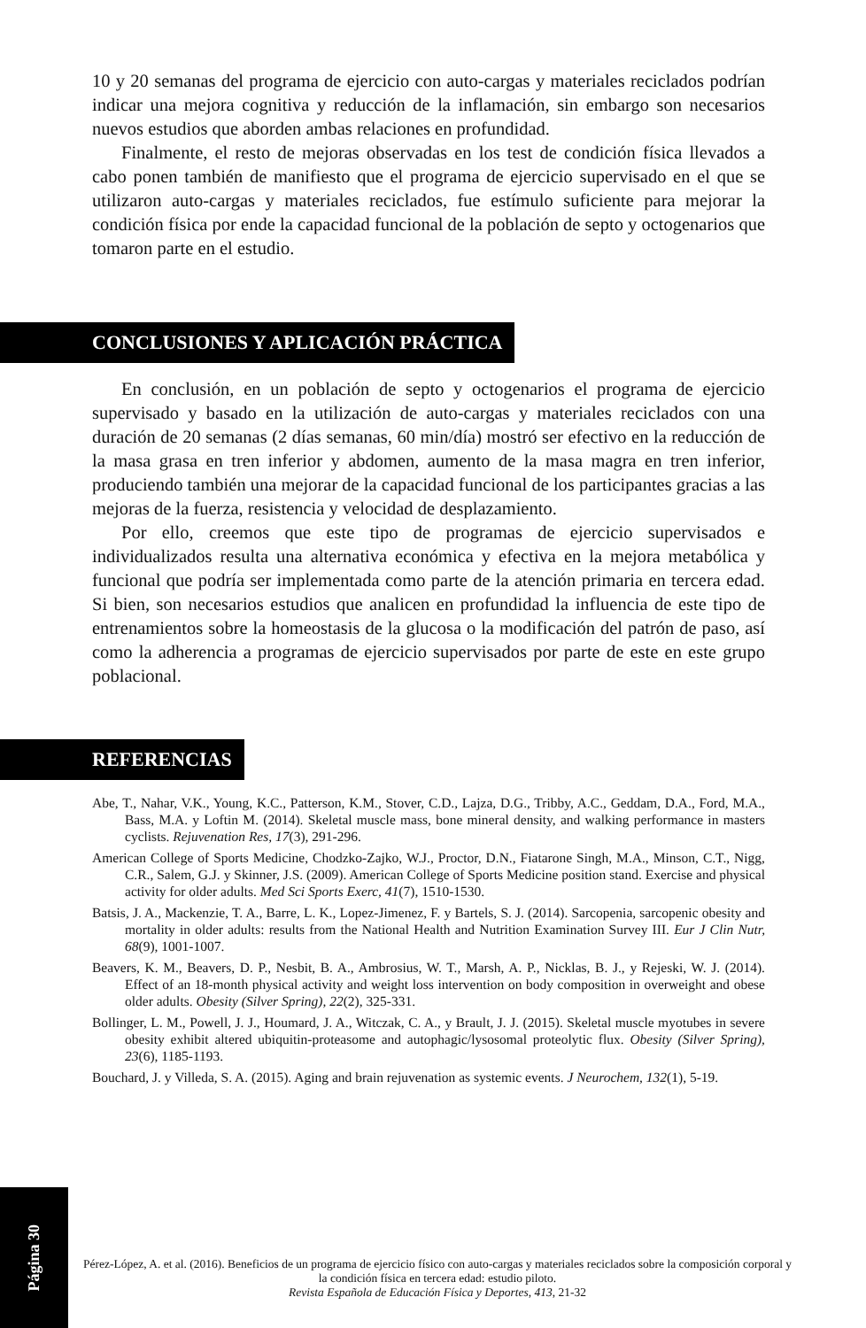10 y 20 semanas del programa de ejercicio con auto-cargas y materiales reciclados podrían indicar una mejora cognitiva y reducción de la inflamación, sin embargo son necesarios nuevos estudios que aborden ambas relaciones en profundidad.
Finalmente, el resto de mejoras observadas en los test de condición física llevados a cabo ponen también de manifiesto que el programa de ejercicio supervisado en el que se utilizaron auto-cargas y materiales reciclados, fue estímulo suficiente para mejorar la condición física por ende la capacidad funcional de la población de septo y octogenarios que tomaron parte en el estudio.
CONCLUSIONES Y APLICACIÓN PRÁCTICA
En conclusión, en un población de septo y octogenarios el programa de ejercicio supervisado y basado en la utilización de auto-cargas y materiales reciclados con una duración de 20 semanas (2 días semanas, 60 min/día) mostró ser efectivo en la reducción de la masa grasa en tren inferior y abdomen, aumento de la masa magra en tren inferior, produciendo también una mejorar de la capacidad funcional de los participantes gracias a las mejoras de la fuerza, resistencia y velocidad de desplazamiento.
Por ello, creemos que este tipo de programas de ejercicio supervisados e individualizados resulta una alternativa económica y efectiva en la mejora metabólica y funcional que podría ser implementada como parte de la atención primaria en tercera edad. Si bien, son necesarios estudios que analicen en profundidad la influencia de este tipo de entrenamientos sobre la homeostasis de la glucosa o la modificación del patrón de paso, así como la adherencia a programas de ejercicio supervisados por parte de este en este grupo poblacional.
REFERENCIAS
Abe, T., Nahar, V.K., Young, K.C., Patterson, K.M., Stover, C.D., Lajza, D.G., Tribby, A.C., Geddam, D.A., Ford, M.A., Bass, M.A. y Loftin M. (2014). Skeletal muscle mass, bone mineral density, and walking performance in masters cyclists. Rejuvenation Res, 17(3), 291-296.
American College of Sports Medicine, Chodzko-Zajko, W.J., Proctor, D.N., Fiatarone Singh, M.A., Minson, C.T., Nigg, C.R., Salem, G.J. y Skinner, J.S. (2009). American College of Sports Medicine position stand. Exercise and physical activity for older adults. Med Sci Sports Exerc, 41(7), 1510-1530.
Batsis, J. A., Mackenzie, T. A., Barre, L. K., Lopez-Jimenez, F. y Bartels, S. J. (2014). Sarcopenia, sarcopenic obesity and mortality in older adults: results from the National Health and Nutrition Examination Survey III. Eur J Clin Nutr, 68(9), 1001-1007.
Beavers, K. M., Beavers, D. P., Nesbit, B. A., Ambrosius, W. T., Marsh, A. P., Nicklas, B. J., y Rejeski, W. J. (2014). Effect of an 18-month physical activity and weight loss intervention on body composition in overweight and obese older adults. Obesity (Silver Spring), 22(2), 325-331.
Bollinger, L. M., Powell, J. J., Houmard, J. A., Witczak, C. A., y Brault, J. J. (2015). Skeletal muscle myotubes in severe obesity exhibit altered ubiquitin-proteasome and autophagic/lysosomal proteolytic flux. Obesity (Silver Spring), 23(6), 1185-1193.
Bouchard, J. y Villeda, S. A. (2015). Aging and brain rejuvenation as systemic events. J Neurochem, 132(1), 5-19.
Página 30
Pérez-López, A. et al. (2016). Beneficios de un programa de ejercicio físico con auto-cargas y materiales reciclados sobre la composición corporal y la condición física en tercera edad: estudio piloto.
Revista Española de Educación Física y Deportes, 413, 21-32